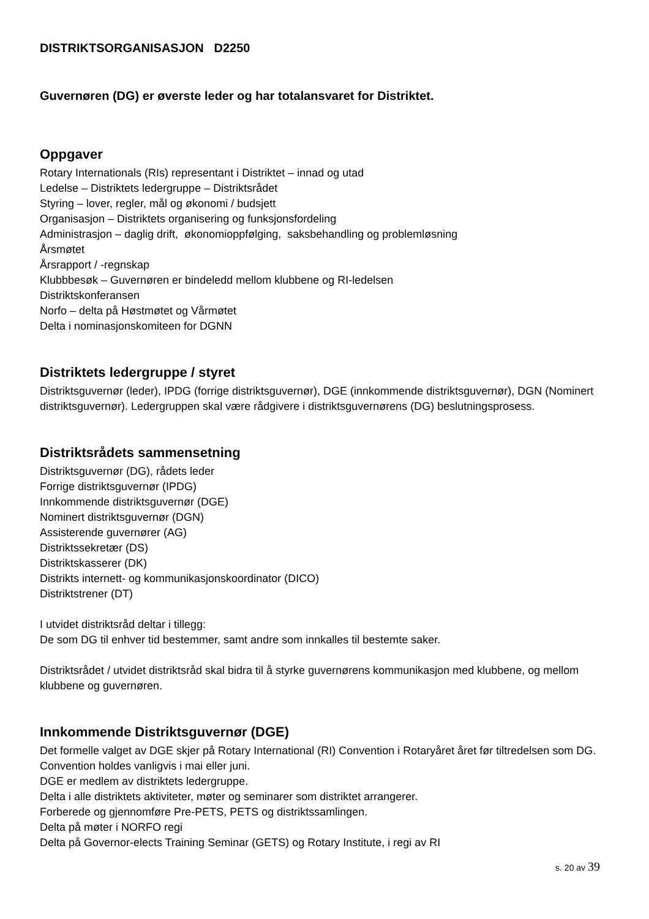DISTRIKTSORGANISASJON D2250
Guvernøren (DG) er øverste leder og har totalansvaret for Distriktet.
Oppgaver
Rotary Internationals (RIs) representant i Distriktet – innad og utad
Ledelse – Distriktets ledergruppe – Distriktsrådet
Styring – lover, regler, mål og økonomi / budsjett
Organisasjon – Distriktets organisering og funksjonsfordeling
Administrasjon – daglig drift, økonomioppfølging, saksbehandling og problemløsning
Årsmøtet
Årsrapport / -regnskap
Klubbbesøk – Guvernøren er bindeledd mellom klubbene og RI-ledelsen
Distriktskonferansen
Norfo – delta på Høstmøtet og Vårmøtet
Delta i nominasjonskomiteen for DGNN
Distriktets ledergruppe / styret
Distriktsguvernør (leder), IPDG (forrige distriktsguvernør), DGE (innkommende distriktsguvernør), DGN (Nominert distriktsguvernør). Ledergruppen skal være rådgivere i distriktsguvernørens (DG) beslutningsprosess.
Distriktsrådets sammensetning
Distriktsguvernør (DG), rådets leder
Forrige distriktsguvernør (IPDG)
Innkommende distriktsguvernør (DGE)
Nominert distriktsguvernør (DGN)
Assisterende guvernører (AG)
Distriktssekretær (DS)
Distriktskasserer (DK)
Distrikts internett- og kommunikasjonskoordinator (DICO)
Distriktstrener (DT)
I utvidet distriktsråd deltar i tillegg:
De som DG til enhver tid bestemmer, samt andre som innkalles til bestemte saker.
Distriktsrådet / utvidet distriktsråd skal bidra til å styrke guvernørens kommunikasjon med klubbene, og mellom klubbene og guvernøren.
Innkommende Distriktsguvernør (DGE)
Det formelle valget av DGE skjer på Rotary International (RI) Convention i Rotaryåret året før tiltredelsen som DG. Convention holdes vanligvis i mai eller juni.
DGE er medlem av distriktets ledergruppe.
Delta i alle distriktets aktiviteter, møter og seminarer som distriktet arrangerer.
Forberede og gjennomføre Pre-PETS, PETS og distriktssamlingen.
Delta på møter i NORFO regi
Delta på Governor-elects Training Seminar (GETS) og Rotary Institute, i regi av RI
s. 20 av 39